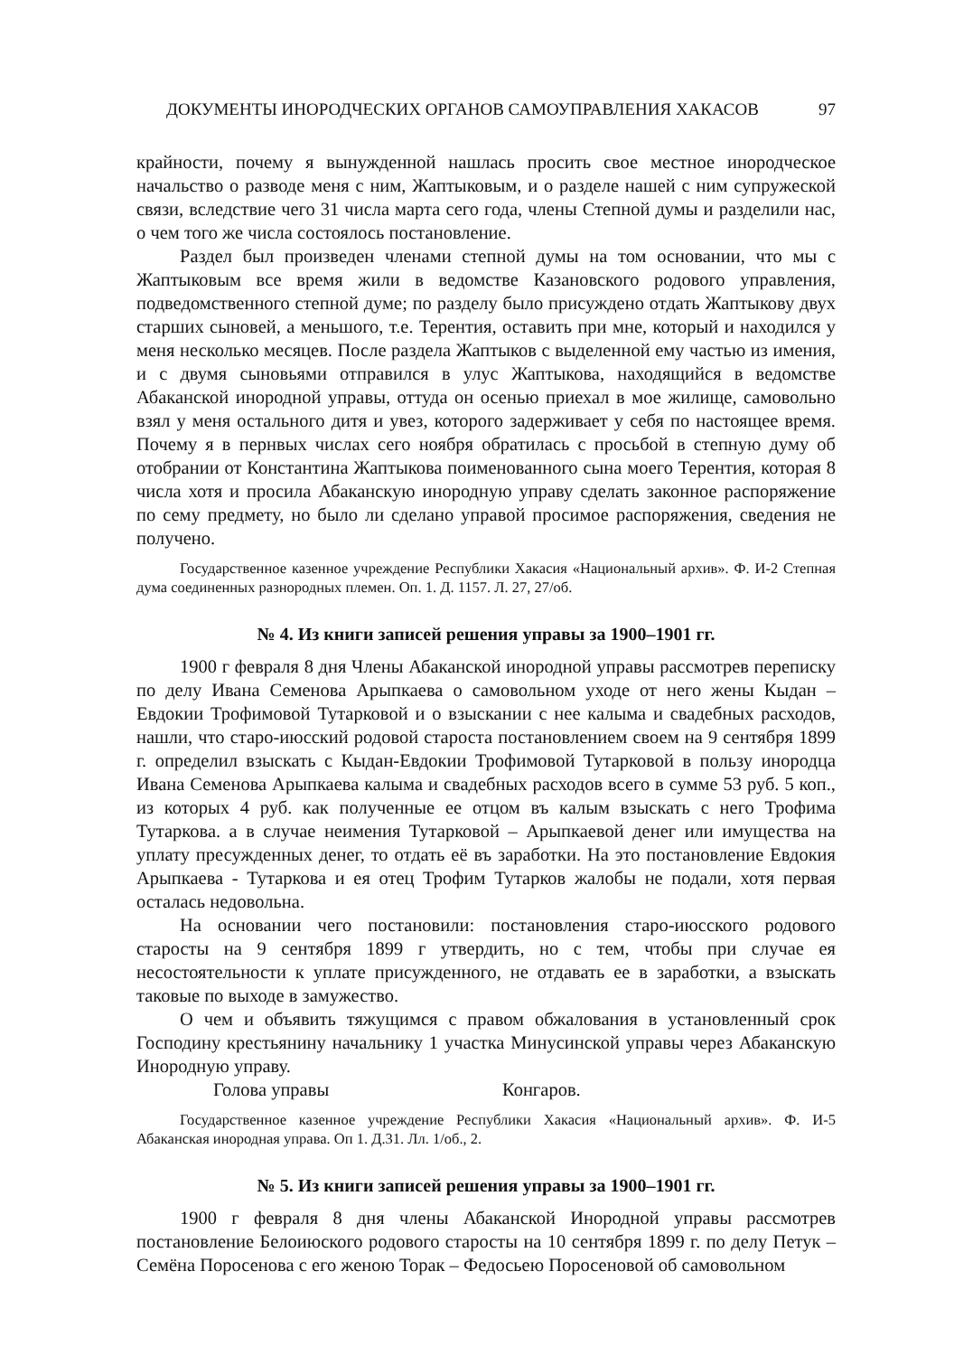ДОКУМЕНТЫ ИНОРОДЧЕСКИХ ОРГАНОВ САМОУПРАВЛЕНИЯ ХАКАСОВ 97
крайности, почему я вынужденной нашлась просить свое местное инородческое начальство о разводе меня с ним, Жаптыковым, и о разделе нашей с ним супружеской связи, вследствие чего 31 числа марта сего года, члены Степной думы и разделили нас, о чем того же числа состоялось постановление.
Раздел был произведен членами степной думы на том основании, что мы с Жаптыковым все время жили в ведомстве Казановского родового управления, подведомственного степной думе; по разделу было присуждено отдать Жаптыкову двух старших сыновей, а меньшого, т.е. Терентия, оставить при мне, который и находился у меня несколько месяцев. После раздела Жаптыков с выделенной ему частью из имения, и с двумя сыновьями отправился в улус Жаптыкова, находящийся в ведомстве Абаканской инородной управы, оттуда он осенью приехал в мое жилище, самовольно взял у меня остального дитя и увез, которого задерживает у себя по настоящее время. Почему я в пернвых числах сего ноября обратилась с просьбой в степную думу об отобрании от Константина Жаптыкова поименованного сына моего Терентия, которая 8 числа хотя и просила Абаканскую инородную управу сделать законное распоряжение по сему предмету, но было ли сделано управой просимое распоряжения, сведения не получено.
Государственное казенное учреждение Республики Хакасия «Национальный архив». Ф. И-2 Степная дума соединенных разнородных племен. Оп. 1. Д. 1157. Л. 27, 27/об.
№ 4. Из книги записей решения управы за 1900–1901 гг.
1900 г февраля 8 дня Члены Абаканской инородной управы рассмотрев переписку по делу Ивана Семенова Арыпкаева о самовольном уходе от него жены Кыдан – Евдокии Трофимовой Тутарковой и о взыскании с нее калыма и свадебных расходов, нашли, что старо-июсский родовой староста постановлением своем на 9 сентября 1899 г. определил взыскать с Кыдан-Евдокии Трофимовой Тутарковой в пользу инородца Ивана Семенова Арыпкаева калыма и свадебных расходов всего в сумме 53 руб. 5 коп., из которых 4 руб. как полученные ее отцом въ калым взыскать с него Трофима Тутаркова. а в случае неимения Тутарковой – Арыпкаевой денег или имущества на уплату пресужденных денег, то отдать её въ заработки. На это постановление Евдокия Арыпкаева - Тутаркова и ея отец Трофим Тутарков жалобы не подали, хотя первая осталась недовольна.
На основании чего постановили: постановления старо-июсского родового старосты на 9 сентября 1899 г утвердить, но с тем, чтобы при случае ея несостоятельности к уплате присужденного, не отдавать ее в заработки, а взыскать таковые по выходе в замужество.
О чем и объявить тяжущимся с правом обжалования в установленный срок Господину крестьянину начальнику 1 участка Минусинской управы через Абаканскую Инородную управу.
Голова управы Конгаров.
Государственное казенное учреждение Республики Хакасия «Национальный архив». Ф. И-5 Абаканская инородная управа. Оп 1. Д.31. Лл. 1/об., 2.
№ 5. Из книги записей решения управы за 1900–1901 гг.
1900 г февраля 8 дня члены Абаканской Инородной управы рассмотрев постановление Белоиюского родового старосты на 10 сентября 1899 г. по делу Петук – Семёна Поросенова с его женою Торак – Федосьею Поросеновой об самовольном